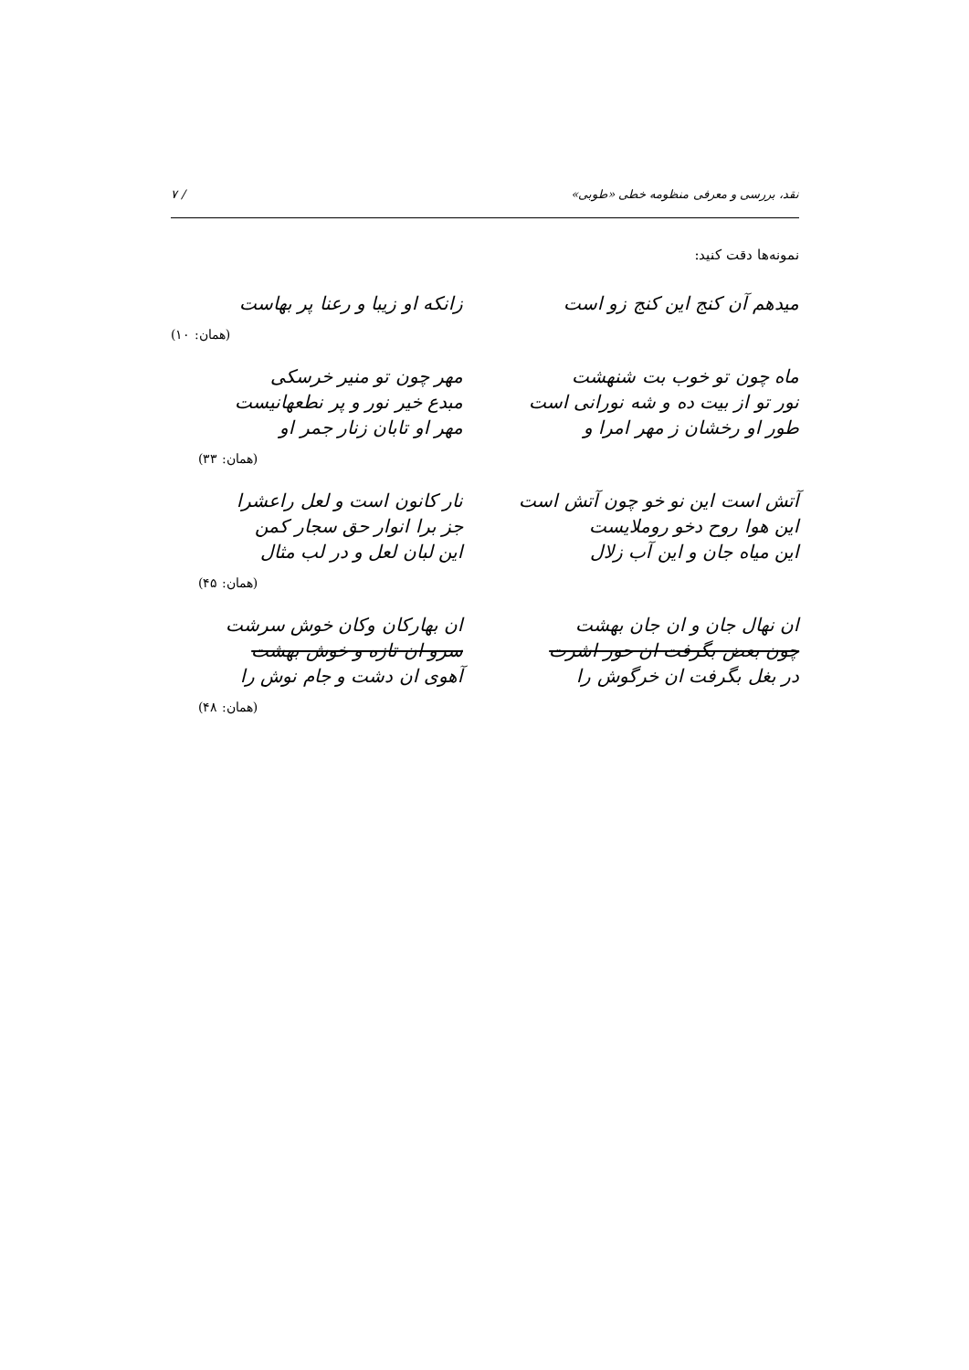نقد، بررسی و معرفی منظومه خطی «طوبی» / ۷
نمونه‌ها دقت کنید:
میدهم آن کنج این کنج زو است
زانکه او زیبا و رعنا پر بهاست
(همان: ۱۰)
ماه چون تو خوب بت شنهشت
نور تو از بیت ده و شه نورانی است
طور او رخشان ز مهر امرا و
مهر چون تو منیر خرسکی
مبدع خیر نور و پر نطعهانیست
مهر او تابان زنار جمر او
(همان: ۳۳)
آتش است این نو خو چون آتش است
این هوا روح دخو روملایست
این میاه جان و این آب زلال
نار کانون است و لعل راعشرا
جز برا انوار حق سجار کمن
این لبان لعل و در لب مثال
(همان: ۴۵)
ان نهال جان و ان جان بهشت
چون بعض بگرفت ان حور اشرت
در بغل بگرفت ان خرگوش را
ان بهارکان وکان خوش سرشت
سرو ان تازه و خوش بهشت
آهوی ان دشت و جام نوش را
(همان: ۴۸)